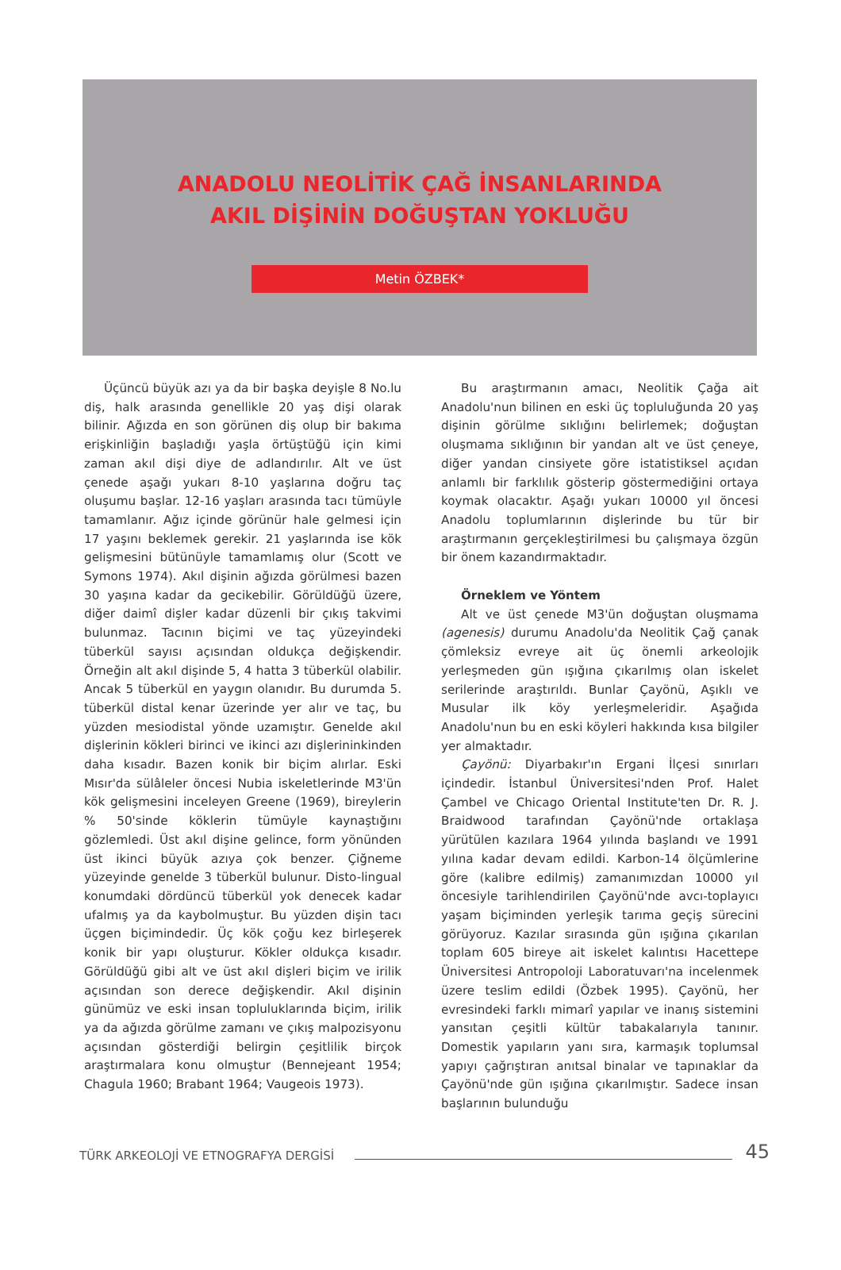ANADOLU NEOLİTİK ÇAĞ İNSANLARINDA
AKIL DİŞİNİN DOĞUŞTAN YOKLUĞU
Metin ÖZBEK*
Üçüncü büyük azı ya da bir başka deyişle 8 No.lu diş, halk arasında genellikle 20 yaş dişi olarak bilinir. Ağızda en son görünen diş olup bir bakıma erişkinliğin başladığı yaşla örtüştüğü için kimi zaman akıl dişi diye de adlandırılır. Alt ve üst çenede aşağı yukarı 8-10 yaşlarına doğru taç oluşumu başlar. 12-16 yaşları arasında tacı tümüyle tamamlanır. Ağız içinde görünür hale gelmesi için 17 yaşını beklemek gerekir. 21 yaşlarında ise kök gelişmesini bütünüyle tamamlamış olur (Scott ve Symons 1974). Akıl dişinin ağızda görülmesi bazen 30 yaşına kadar da gecikebilir. Görüldüğü üzere, diğer daimî dişler kadar düzenli bir çıkış takvimi bulunmaz. Tacının biçimi ve taç yüzeyindeki tüberkül sayısı açısından oldukça değişkendir. Örneğin alt akıl dişinde 5, 4 hatta 3 tüberkül olabilir. Ancak 5 tüberkül en yaygın olanıdır. Bu durumda 5. tüberkül distal kenar üzerinde yer alır ve taç, bu yüzden mesiodistal yönde uzamıştır. Genelde akıl dişlerinin kökleri birinci ve ikinci azı dişlerininkinden daha kısadır. Bazen konik bir biçim alırlar. Eski Mısır'da sülâleler öncesi Nubia iskeletlerinde M3'ün kök gelişmesini inceleyen Greene (1969), bireylerin % 50'sinde köklerin tümüyle kaynaştığını gözlemledi. Üst akıl dişine gelince, form yönünden üst ikinci büyük azıya çok benzer. Çiğneme yüzeyinde genelde 3 tüberkül bulunur. Disto-lingual konumdaki dördüncü tüberkül yok denecek kadar ufalmış ya da kaybolmuştur. Bu yüzden dişin tacı üçgen biçimindedir. Üç kök çoğu kez birleşerek konik bir yapı oluşturur. Kökler oldukça kısadır. Görüldüğü gibi alt ve üst akıl dişleri biçim ve irilik açısından son derece değişkendir. Akıl dişinin günümüz ve eski insan topluluklarında biçim, irilik ya da ağızda görülme zamanı ve çıkış malpozisyonu açısından gösterdiği belirgin çeşitlilik birçok araştırmalara konu olmuştur (Bennejeant 1954; Chagula 1960; Brabant 1964; Vaugeois 1973).
Bu araştırmanın amacı, Neolitik Çağa ait Anadolu'nun bilinen en eski üç topluluğunda 20 yaş dişinin görülme sıklığını belirlemek; doğuştan oluşmama sıklığının bir yandan alt ve üst çeneye, diğer yandan cinsiyete göre istatistiksel açıdan anlamlı bir farklılık gösterip göstermediğini ortaya koymak olacaktır. Aşağı yukarı 10000 yıl öncesi Anadolu toplumlarının dişlerinde bu tür bir araştırmanın gerçekleştirilmesi bu çalışmaya özgün bir önem kazandırmaktadır.
Örneklem ve Yöntem
Alt ve üst çenede M3'ün doğuştan oluşmama (agenesis) durumu Anadolu'da Neolitik Çağ çanak çömleksiz evreye ait üç önemli arkeolojik yerleşmeden gün ışığına çıkarılmış olan iskelet serilerinde araştırıldı. Bunlar Çayönü, Aşıklı ve Musular ilk köy yerleşmeleridir. Aşağıda Anadolu'nun bu en eski köyleri hakkında kısa bilgiler yer almaktadır.
Çayönü: Diyarbakır'ın Ergani İlçesi sınırları içindedir. İstanbul Üniversitesi'nden Prof. Halet Çambel ve Chicago Oriental Institute'ten Dr. R. J. Braidwood tarafından Çayönü'nde ortaklaşa yürütülen kazılara 1964 yılında başlandı ve 1991 yılına kadar devam edildi. Karbon-14 ölçümlerine göre (kalibre edilmiş) zamanımızdan 10000 yıl öncesiyle tarihlendirilen Çayönü'nde avcı-toplayıcı yaşam biçiminden yerleşik tarıma geçiş sürecini görüyoruz. Kazılar sırasında gün ışığına çıkarılan toplam 605 bireye ait iskelet kalıntısı Hacettepe Üniversitesi Antropoloji Laboratuvarı'na incelenmek üzere teslim edildi (Özbek 1995). Çayönü, her evresindeki farklı mimarî yapılar ve inanış sistemini yansıtan çeşitli kültür tabakalarıyla tanınır. Domestik yapıların yanı sıra, karmaşık toplumsal yapıyı çağrıştıran anıtsal binalar ve tapınaklar da Çayönü'nde gün ışığına çıkarılmıştır. Sadece insan başlarının bulunduğu
TÜRK ARKEOLOJİ VE ETNOGRAFYA DERGİSİ 45